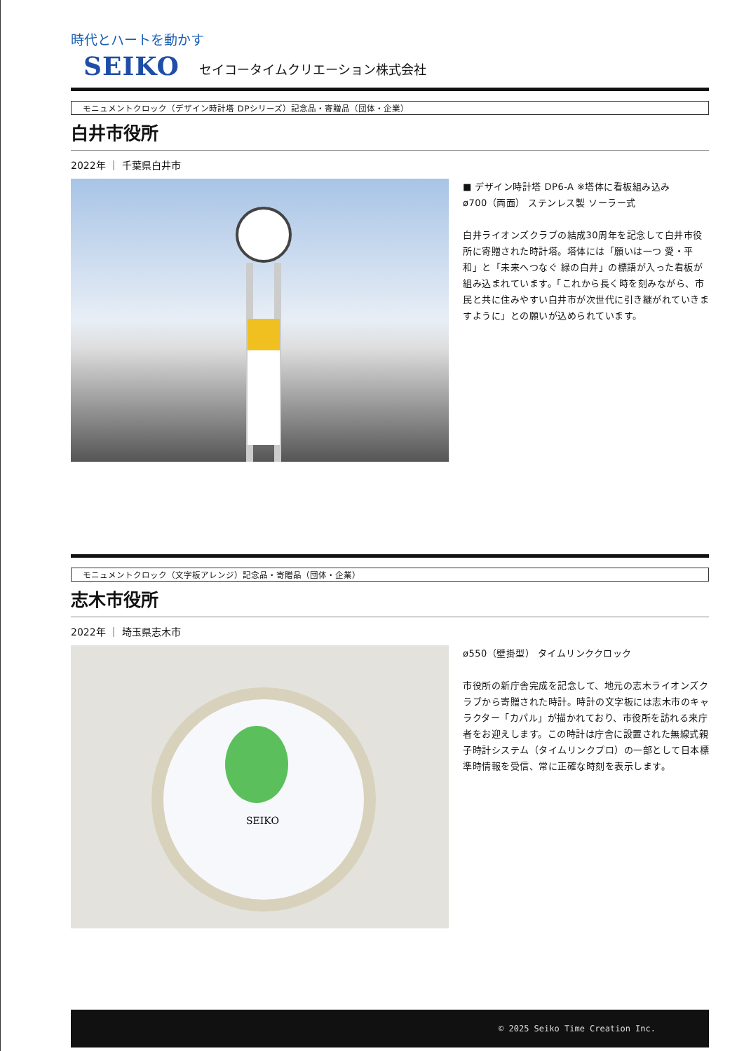時代とハートを動かす
SEIKO セイコータイムクリエーション株式会社
モニュメントクロック（デザイン時計塔 DPシリーズ）記念品・寄贈品（団体・企業）
白井市役所
2022年 ｜ 千葉県白井市
■ デザイン時計塔 DP6-A ※塔体に看板組み込み
ø700（両面） ステンレス製 ソーラー式
白井ライオンズクラブの結成30周年を記念して白井市役所に寄贈された時計塔。塔体には「願いは一つ 愛・平和」と「未来へつなぐ 緑の白井」の標語が入った看板が組み込まれています。「これから長く時を刻みながら、市民と共に住みやすい白井市が次世代に引き継がれていきますように」との願いが込められています。
モニュメントクロック（文字板アレンジ）記念品・寄贈品（団体・企業）
志木市役所
2022年 ｜ 埼玉県志木市
SEIKO
ø550（壁掛型） タイムリンククロック
市役所の新庁舎完成を記念して、地元の志木ライオンズクラブから寄贈された時計。時計の文字板には志木市のキャラクター「カパル」が描かれており、市役所を訪れる来庁者をお迎えします。この時計は庁舎に設置された無線式親子時計システム（タイムリンクプロ）の一部として日本標準時情報を受信、常に正確な時刻を表示します。
© 2025 Seiko Time Creation Inc.